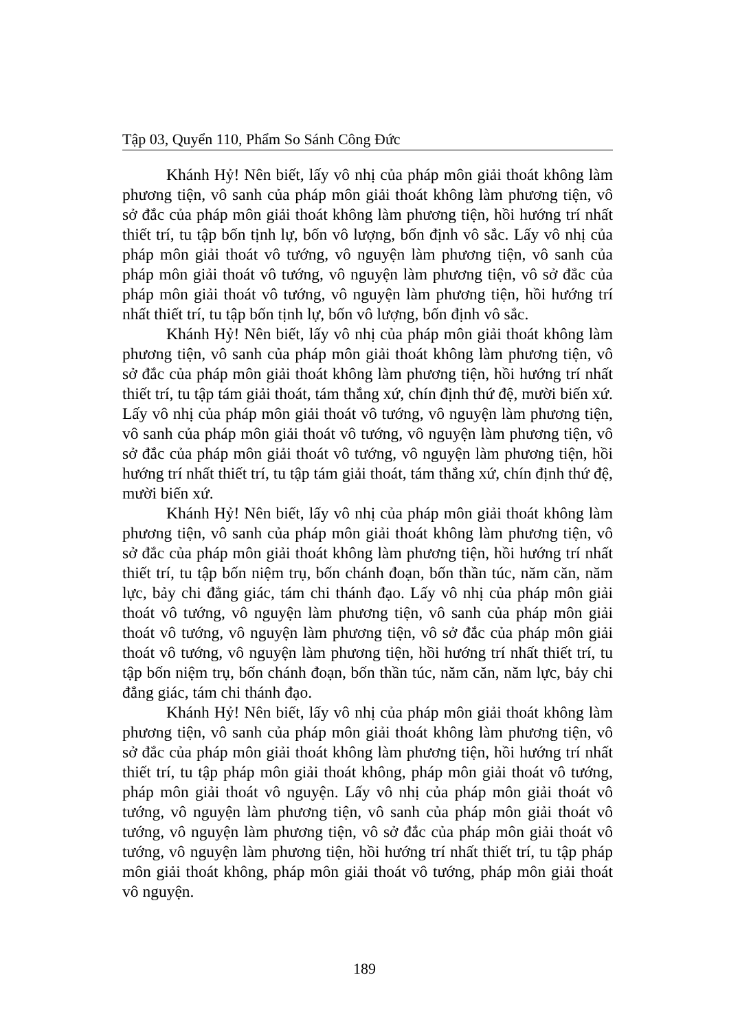Tập 03, Quyển 110, Phẩm So Sánh Công Đức
Khánh Hỷ! Nên biết, lấy vô nhị của pháp môn giải thoát không làm phương tiện, vô sanh của pháp môn giải thoát không làm phương tiện, vô sở đắc của pháp môn giải thoát không làm phương tiện, hồi hướng trí nhất thiết trí, tu tập bốn tịnh lự, bốn vô lượng, bốn định vô sắc. Lấy vô nhị của pháp môn giải thoát vô tướng, vô nguyện làm phương tiện, vô sanh của pháp môn giải thoát vô tướng, vô nguyện làm phương tiện, vô sở đắc của pháp môn giải thoát vô tướng, vô nguyện làm phương tiện, hồi hướng trí nhất thiết trí, tu tập bốn tịnh lự, bốn vô lượng, bốn định vô sắc.
Khánh Hỷ! Nên biết, lấy vô nhị của pháp môn giải thoát không làm phương tiện, vô sanh của pháp môn giải thoát không làm phương tiện, vô sở đắc của pháp môn giải thoát không làm phương tiện, hồi hướng trí nhất thiết trí, tu tập tám giải thoát, tám thắng xứ, chín định thứ đệ, mười biến xứ. Lấy vô nhị của pháp môn giải thoát vô tướng, vô nguyện làm phương tiện, vô sanh của pháp môn giải thoát vô tướng, vô nguyện làm phương tiện, vô sở đắc của pháp môn giải thoát vô tướng, vô nguyện làm phương tiện, hồi hướng trí nhất thiết trí, tu tập tám giải thoát, tám thắng xứ, chín định thứ đệ, mười biến xứ.
Khánh Hỷ! Nên biết, lấy vô nhị của pháp môn giải thoát không làm phương tiện, vô sanh của pháp môn giải thoát không làm phương tiện, vô sở đắc của pháp môn giải thoát không làm phương tiện, hồi hướng trí nhất thiết trí, tu tập bốn niệm trụ, bốn chánh đoạn, bốn thần túc, năm căn, năm lực, bảy chi đẳng giác, tám chi thánh đạo. Lấy vô nhị của pháp môn giải thoát vô tướng, vô nguyện làm phương tiện, vô sanh của pháp môn giải thoát vô tướng, vô nguyện làm phương tiện, vô sở đắc của pháp môn giải thoát vô tướng, vô nguyện làm phương tiện, hồi hướng trí nhất thiết trí, tu tập bốn niệm trụ, bốn chánh đoạn, bốn thần túc, năm căn, năm lực, bảy chi đẳng giác, tám chi thánh đạo.
Khánh Hỷ! Nên biết, lấy vô nhị của pháp môn giải thoát không làm phương tiện, vô sanh của pháp môn giải thoát không làm phương tiện, vô sở đắc của pháp môn giải thoát không làm phương tiện, hồi hướng trí nhất thiết trí, tu tập pháp môn giải thoát không, pháp môn giải thoát vô tướng, pháp môn giải thoát vô nguyện. Lấy vô nhị của pháp môn giải thoát vô tướng, vô nguyện làm phương tiện, vô sanh của pháp môn giải thoát vô tướng, vô nguyện làm phương tiện, vô sở đắc của pháp môn giải thoát vô tướng, vô nguyện làm phương tiện, hồi hướng trí nhất thiết trí, tu tập pháp môn giải thoát không, pháp môn giải thoát vô tướng, pháp môn giải thoát vô nguyện.
189